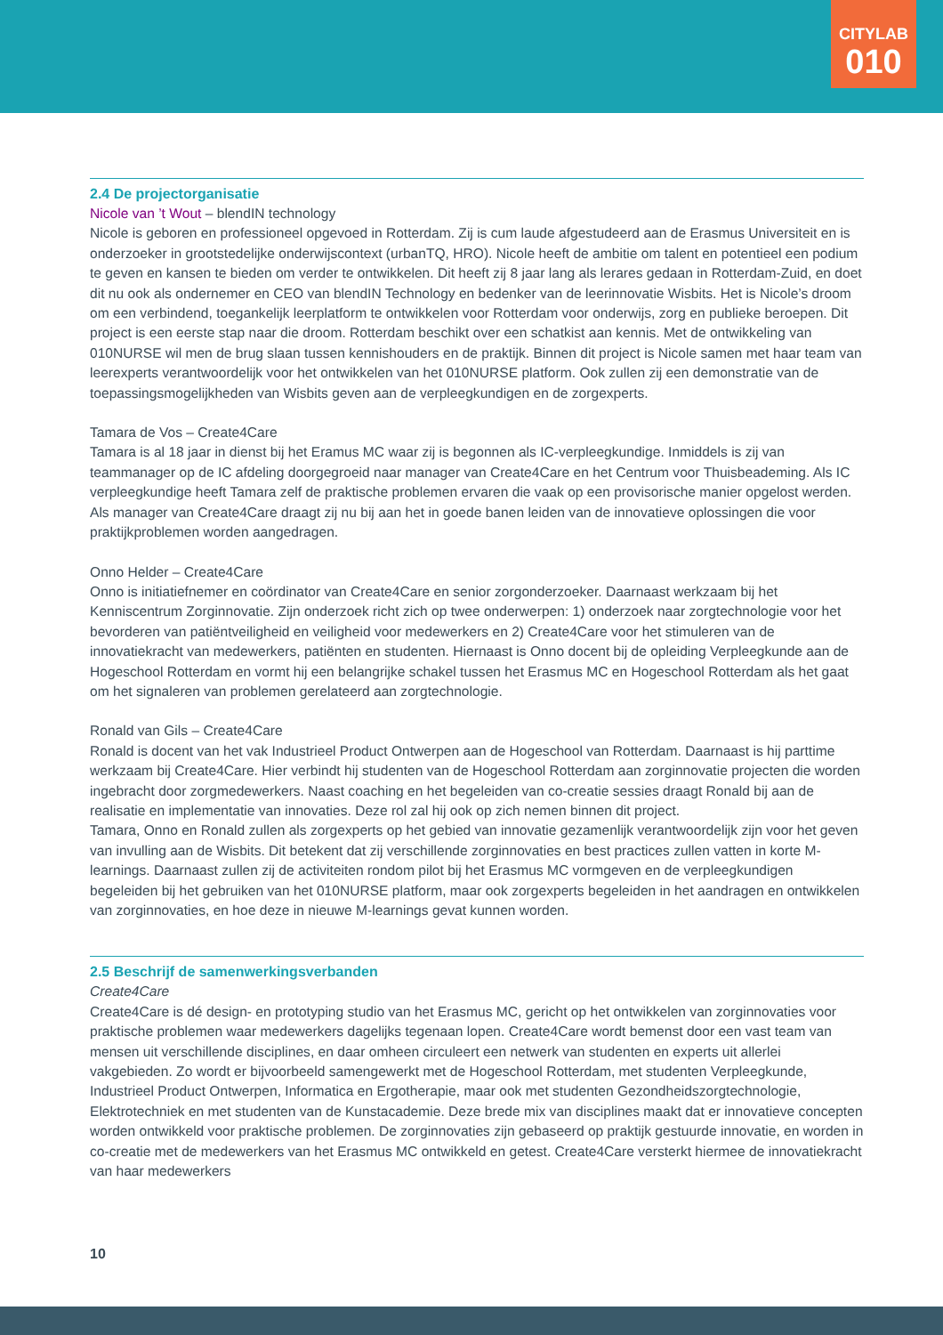CITYLAB
010
2.4 De projectorganisatie
Nicole van ’t Wout – blendIN technology
Nicole is geboren en professioneel opgevoed in Rotterdam. Zij is cum laude afgestudeerd aan de Erasmus Universiteit en is onderzoeker in grootstedelijke onderwijscontext (urbanTQ, HRO). Nicole heeft de ambitie om talent en potentieel een podium te geven en kansen te bieden om verder te ontwikkelen. Dit heeft zij 8 jaar lang als lerares gedaan in Rotterdam-Zuid, en doet dit nu ook als ondernemer en CEO van blendIN Technology en bedenker van de leerinnovatie Wisbits. Het is Nicole’s droom om een verbindend, toegankelijk leerplatform te ontwikkelen voor Rotterdam voor onderwijs, zorg en publieke beroepen. Dit project is een eerste stap naar die droom. Rotterdam beschikt over een schatkist aan kennis. Met de ontwikkeling van 010NURSE wil men de brug slaan tussen kennishouders en de praktijk. Binnen dit project is Nicole samen met haar team van leerexperts verantwoordelijk voor het ontwikkelen van het 010NURSE platform. Ook zullen zij een demonstratie van de toepassingsmogelijkheden van Wisbits geven aan de verpleegkundigen en de zorgexperts.
Tamara de Vos – Create4Care
Tamara is al 18 jaar in dienst bij het Eramus MC waar zij is begonnen als IC-verpleegkundige. Inmiddels is zij van teammanager op de IC afdeling doorgegroeid naar manager van Create4Care en het Centrum voor Thuisbeademing. Als IC verpleegkundige heeft Tamara zelf de praktische problemen ervaren die vaak op een provisorische manier opgelost werden. Als manager van Create4Care draagt zij nu bij aan het in goede banen leiden van de innovatieve oplossingen die voor praktijkproblemen worden aangedragen.
Onno Helder – Create4Care
Onno is initiatiefnemer en coördinator van Create4Care en senior zorgonderzoeker. Daarnaast werkzaam bij het Kenniscentrum Zorginnovatie. Zijn onderzoek richt zich op twee onderwerpen: 1) onderzoek naar zorgtechnologie voor het bevorderen van patiëntveiligheid en veiligheid voor medewerkers en 2) Create4Care voor het stimuleren van de innovatiekracht van medewerkers, patiënten en studenten. Hiernaast is Onno docent bij de opleiding Verpleegkunde aan de Hogeschool Rotterdam en vormt hij een belangrijke schakel tussen het Erasmus MC en Hogeschool Rotterdam als het gaat om het signaleren van problemen gerelateerd aan zorgtechnologie.
Ronald van Gils – Create4Care
Ronald is docent van het vak Industrieel Product Ontwerpen aan de Hogeschool van Rotterdam. Daarnaast is hij parttime werkzaam bij Create4Care. Hier verbindt hij studenten van de Hogeschool Rotterdam aan zorginnovatie projecten die worden ingebracht door zorgmedewerkers. Naast coaching en het begeleiden van co-creatie sessies draagt Ronald bij aan de realisatie en implementatie van innovaties. Deze rol zal hij ook op zich nemen binnen dit project.
Tamara, Onno en Ronald zullen als zorgexperts op het gebied van innovatie gezamenlijk verantwoordelijk zijn voor het geven van invulling aan de Wisbits. Dit betekent dat zij verschillende zorginnovaties en best practices zullen vatten in korte M-learnings. Daarnaast zullen zij de activiteiten rondom pilot bij het Erasmus MC vormgeven en de verpleegkundigen begeleiden bij het gebruiken van het 010NURSE platform, maar ook zorgexperts begeleiden in het aandragen en ontwikkelen van zorginnovaties, en hoe deze in nieuwe M-learnings gevat kunnen worden.
2.5 Beschrijf de samenwerkingsverbanden
Create4Care
Create4Care is dé design- en prototyping studio van het Erasmus MC, gericht op het ontwikkelen van zorginnovaties voor praktische problemen waar medewerkers dagelijks tegenaan lopen. Create4Care wordt bemenst door een vast team van mensen uit verschillende disciplines, en daar omheen circuleert een netwerk van studenten en experts uit allerlei vakgebieden. Zo wordt er bijvoorbeeld samengewerkt met de Hogeschool Rotterdam, met studenten Verpleegkunde, Industrieel Product Ontwerpen, Informatica en Ergotherapie, maar ook met studenten Gezondheidszorgtechnologie, Elektrotechniek en met studenten van de Kunstacademie. Deze brede mix van disciplines maakt dat er innovatieve concepten worden ontwikkeld voor praktische problemen. De zorginnovaties zijn gebaseerd op praktijk gestuurde innovatie, en worden in co-creatie met de medewerkers van het Erasmus MC ontwikkeld en getest. Create4Care versterkt hiermee de innovatiekracht van haar medewerkers
10